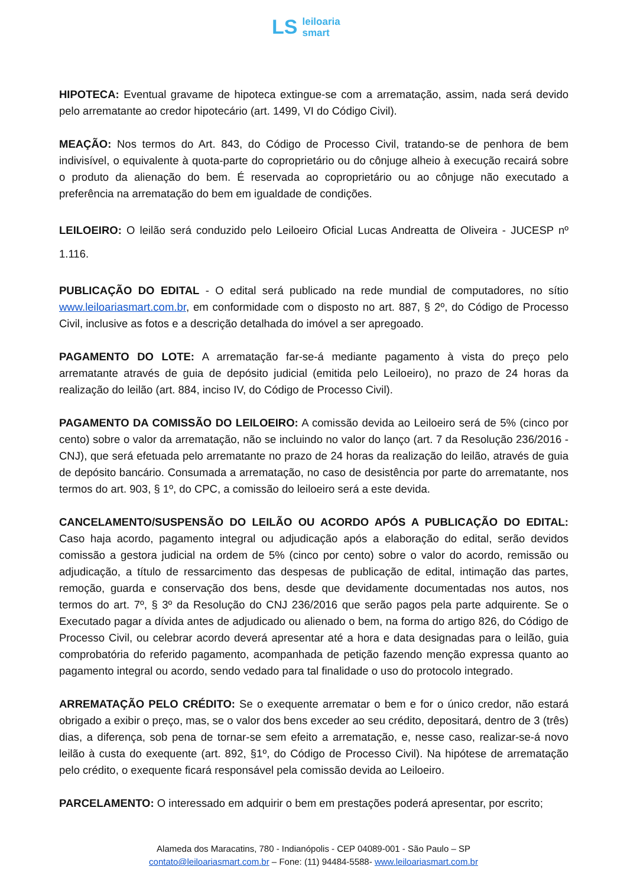LS leiloaria
smart
HIPOTECA: Eventual gravame de hipoteca extingue-se com a arrematação, assim, nada será devido pelo arrematante ao credor hipotecário (art. 1499, VI do Código Civil).
MEAÇÃO: Nos termos do Art. 843, do Código de Processo Civil, tratando-se de penhora de bem indivisível, o equivalente à quota-parte do coproprietário ou do cônjuge alheio à execução recairá sobre o produto da alienação do bem. É reservada ao coproprietário ou ao cônjuge não executado a preferência na arrematação do bem em igualdade de condições.
LEILOEIRO: O leilão será conduzido pelo Leiloeiro Oficial Lucas Andreatta de Oliveira - JUCESP nº 1.116.
PUBLICAÇÃO DO EDITAL - O edital será publicado na rede mundial de computadores, no sítio www.leiloariasmart.com.br, em conformidade com o disposto no art. 887, § 2º, do Código de Processo Civil, inclusive as fotos e a descrição detalhada do imóvel a ser apregoado.
PAGAMENTO DO LOTE: A arrematação far-se-á mediante pagamento à vista do preço pelo arrematante através de guia de depósito judicial (emitida pelo Leiloeiro), no prazo de 24 horas da realização do leilão (art. 884, inciso IV, do Código de Processo Civil).
PAGAMENTO DA COMISSÃO DO LEILOEIRO: A comissão devida ao Leiloeiro será de 5% (cinco por cento) sobre o valor da arrematação, não se incluindo no valor do lanço (art. 7 da Resolução 236/2016 - CNJ), que será efetuada pelo arrematante no prazo de 24 horas da realização do leilão, através de guia de depósito bancário. Consumada a arrematação, no caso de desistência por parte do arrematante, nos termos do art. 903, § 1º, do CPC, a comissão do leiloeiro será a este devida.
CANCELAMENTO/SUSPENSÃO DO LEILÃO OU ACORDO APÓS A PUBLICAÇÃO DO EDITAL: Caso haja acordo, pagamento integral ou adjudicação após a elaboração do edital, serão devidos comissão a gestora judicial na ordem de 5% (cinco por cento) sobre o valor do acordo, remissão ou adjudicação, a título de ressarcimento das despesas de publicação de edital, intimação das partes, remoção, guarda e conservação dos bens, desde que devidamente documentadas nos autos, nos termos do art. 7º, § 3º da Resolução do CNJ 236/2016 que serão pagos pela parte adquirente. Se o Executado pagar a dívida antes de adjudicado ou alienado o bem, na forma do artigo 826, do Código de Processo Civil, ou celebrar acordo deverá apresentar até a hora e data designadas para o leilão, guia comprobatória do referido pagamento, acompanhada de petição fazendo menção expressa quanto ao pagamento integral ou acordo, sendo vedado para tal finalidade o uso do protocolo integrado.
ARREMATAÇÃO PELO CRÉDITO: Se o exequente arrematar o bem e for o único credor, não estará obrigado a exibir o preço, mas, se o valor dos bens exceder ao seu crédito, depositará, dentro de 3 (três) dias, a diferença, sob pena de tornar-se sem efeito a arrematação, e, nesse caso, realizar-se-á novo leilão à custa do exequente (art. 892, §1º, do Código de Processo Civil). Na hipótese de arrematação pelo crédito, o exequente ficará responsável pela comissão devida ao Leiloeiro.
PARCELAMENTO: O interessado em adquirir o bem em prestações poderá apresentar, por escrito;
Alameda dos Maracatins, 780 - Indianópolis - CEP 04089-001 - São Paulo – SP
contato@leiloariasmart.com.br – Fone: (11) 94484-5588- www.leiloariasmart.com.br